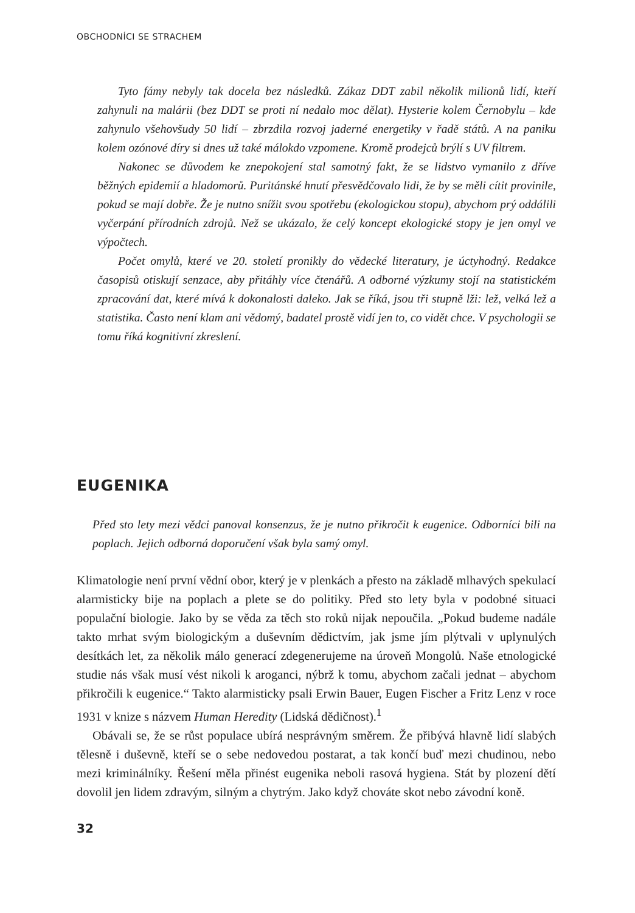OBCHODNÍCI SE STRACHEM
Tyto fámy nebyly tak docela bez následků. Zákaz DDT zabil několik milionů lidí, kteří zahynuli na malárii (bez DDT se proti ní nedalo moc dělat). Hysterie kolem Černobylu – kde zahynulo všehovšudy 50 lidí – zbrzdila rozvoj jaderné energetiky v řadě států. A na paniku kolem ozónové díry si dnes už také málokdo vzpomene. Kromě prodejců brýlí s UV filtrem.
Nakonec se důvodem ke znepokojení stal samotný fakt, že se lidstvo vymanilo z dříve běžných epidemií a hladomorů. Puritánské hnutí přesvědčovalo lidi, že by se měli cítit provinile, pokud se mají dobře. Že je nutno snížit svou spotřebu (ekologickou stopu), abychom prý oddálili vyčerpání přírodních zdrojů. Než se ukázalo, že celý koncept ekologické stopy je jen omyl ve výpočtech.
Počet omylů, které ve 20. století pronikly do vědecké literatury, je úctyhodný. Redakce časopisů otiskují senzace, aby přitáhly více čtenářů. A odborné výzkumy stojí na statistickém zpracování dat, které mívá k dokonalosti daleko. Jak se říká, jsou tři stupně lži: lež, velká lež a statistika. Často není klam ani vědomý, badatel prostě vidí jen to, co vidět chce. V psychologii se tomu říká kognitivní zkreslení.
EUGENIKA
Před sto lety mezi vědci panoval konsenzus, že je nutno přikročit k eugenice. Odborníci bili na poplach. Jejich odborná doporučení však byla samý omyl.
Klimatologie není první vědní obor, který je v plenkách a přesto na základě mlhavých spekulací alarmisticky bije na poplach a plete se do politiky. Před sto lety byla v podobné situaci populační biologie. Jako by se věda za těch sto roků nijak nepoučila. „Pokud budeme nadále takto mrhat svým biologickým a duševním dědictvím, jak jsme jím plýtvali v uplynulých desítkách let, za několik málo generací zdegenerujeme na úroveň Mongolů. Naše etnologické studie nás však musí vést nikoli k aroganci, nýbrž k tomu, abychom začali jednat – abychom přikročili k eugenice.“ Takto alarmisticky psali Erwin Bauer, Eugen Fischer a Fritz Lenz v roce 1931 v knize s názvem Human Heredity (Lidská dědičnost).<sup>1</sup>
Obávali se, že se růst populace ubírá nesprávným směrem. Že přibývá hlavně lidí slabých tělesně i duševně, kteří se o sebe nedovedou postarat, a tak končí buď mezi chudinou, nebo mezi kriminálníky. Řešení měla přinést eugenika neboli rasová hygiena. Stát by plození dětí dovolil jen lidem zdravým, silným a chytrým. Jako když chováte skot nebo závodní koně.
32